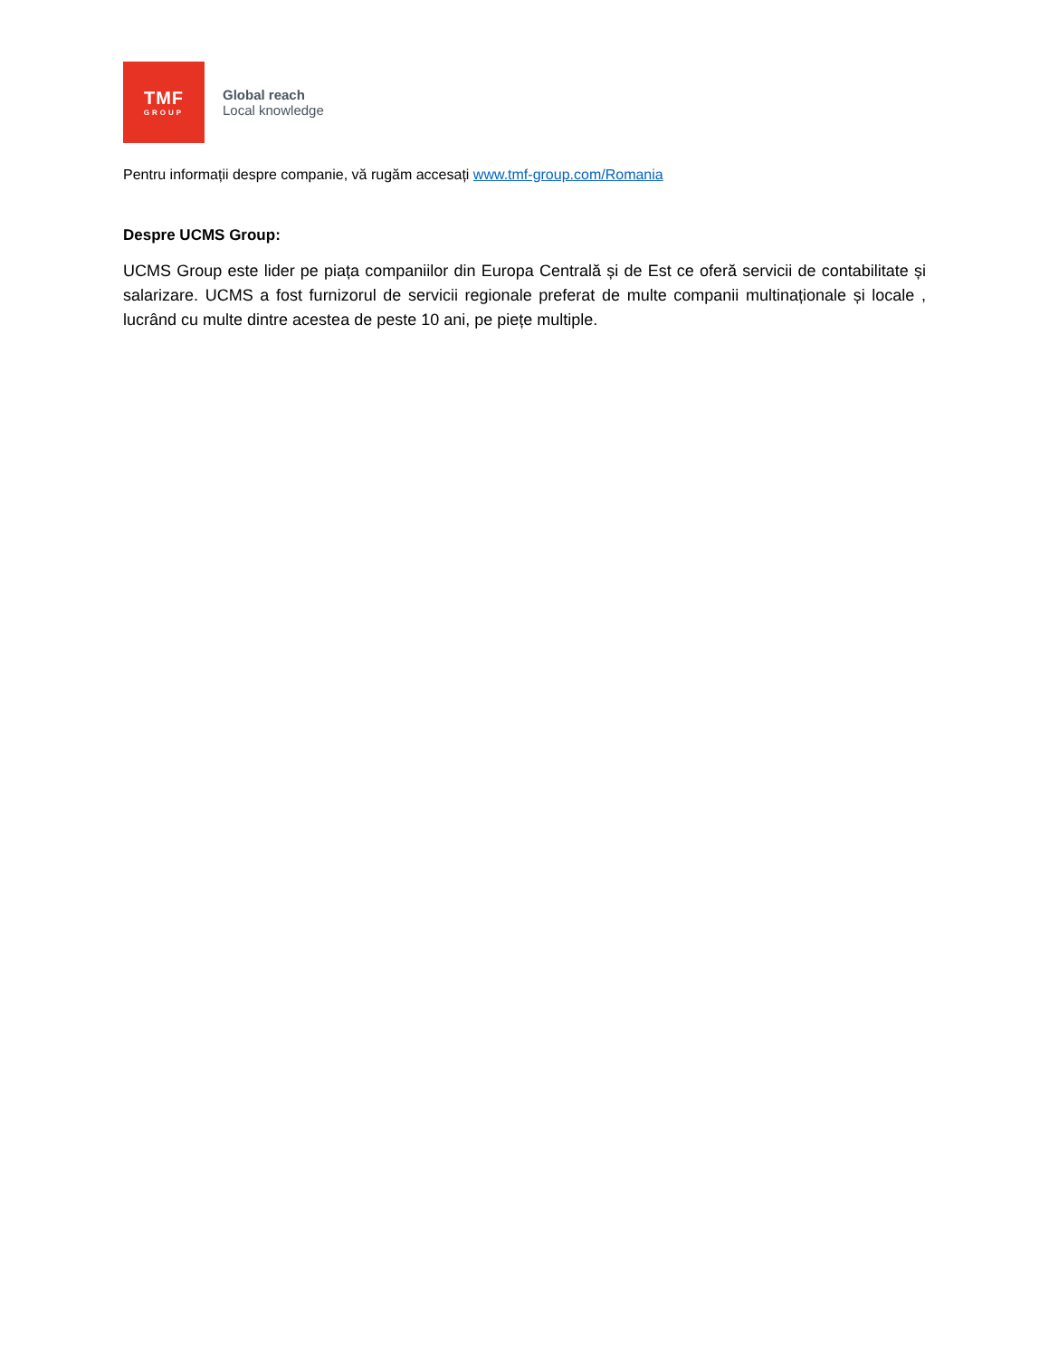TMF
GROUP
Global reach
Local knowledge
Pentru informații despre companie, vă rugăm accesați www.tmf-group.com/Romania
Despre UCMS Group:
UCMS Group este lider pe piața companiilor din Europa Centrală și de Est ce oferă servicii de contabilitate și salarizare. UCMS a fost furnizorul de servicii regionale preferat de multe companii multinaționale și locale , lucrând cu multe dintre acestea de peste 10 ani, pe piețe multiple.